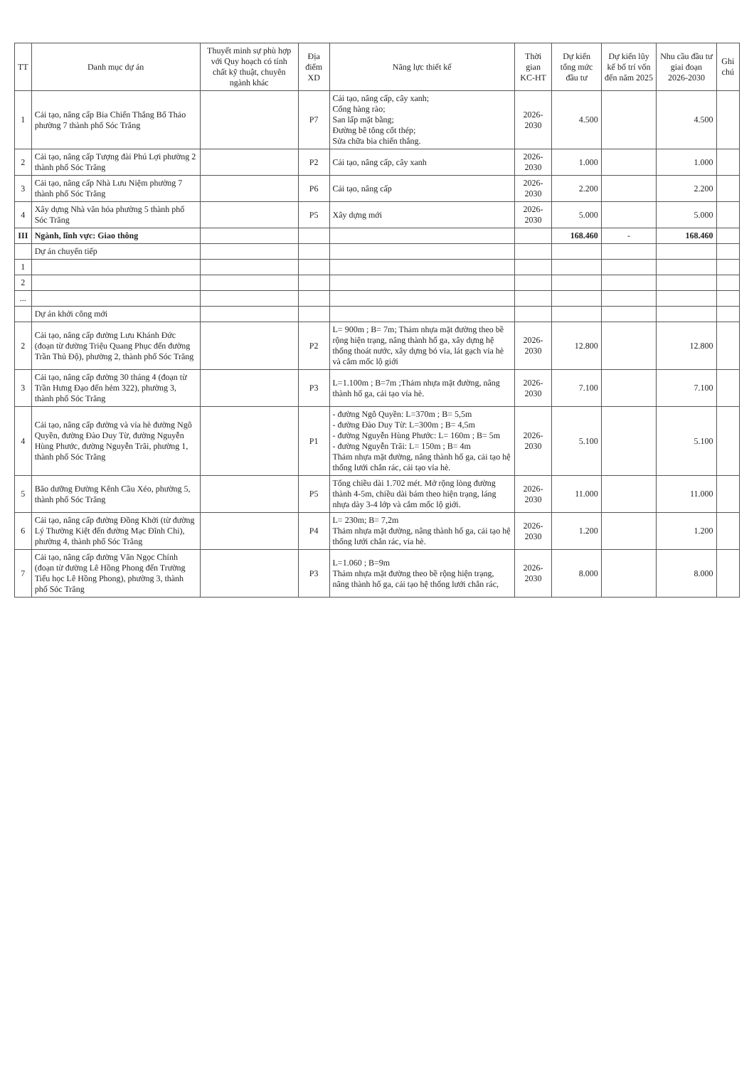| TT | Danh mục dự án | Thuyết minh sự phù hợp với Quy hoạch có tính chất kỹ thuật, chuyên ngành khác | Địa điểm XD | Năng lực thiết kế | Thời gian KC-HT | Dự kiến tổng mức đầu tư | Dự kiến lũy kế bố trí vốn đến năm 2025 | Nhu cầu đầu tư giai đoạn 2026-2030 | Ghi chú |
| --- | --- | --- | --- | --- | --- | --- | --- | --- | --- |
| 1 | Cải tạo, nâng cấp Bia Chiến Thắng Bố Thảo phường 7 thành phố Sóc Trăng | | P7 | Cải tạo, nâng cấp, cây xanh; Cổng hàng rào; San lấp mặt bằng; Đường bê tông cốt thép; Sửa chữa bia chiến thắng. | 2026-2030 | 4.500 | | 4.500 | |
| 2 | Cải tạo, nâng cấp Tượng đài Phú Lợi phường 2 thành phố Sóc Trăng | | P2 | Cải tạo, nâng cấp, cây xanh | 2026-2030 | 1.000 | | 1.000 | |
| 3 | Cải tạo, nâng cấp Nhà Lưu Niệm phường 7 thành phố Sóc Trăng | | P6 | Cải tạo, nâng cấp | 2026-2030 | 2.200 | | 2.200 | |
| 4 | Xây dựng Nhà văn hóa phường 5 thành phố Sóc Trăng | | P5 | Xây dựng mới | 2026-2030 | 5.000 | | 5.000 | |
| III | Ngành, lĩnh vực: Giao thông | | | | | 168.460 | - | 168.460 | |
| | Dự án chuyển tiếp | | | | | | | | |
| 1 | | | | | | | | | |
| 2 | | | | | | | | | |
| ... | | | | | | | | | |
| | Dự án khởi công mới | | | | | | | | |
| 2 | Cải tạo, nâng cấp đường Lưu Khánh Đức (đoạn từ đường Triệu Quang Phục đến đường Trần Thủ Độ), phường 2, thành phố Sóc Trăng | | P2 | L= 900m ; B= 7m; Thảm nhựa mặt đường theo bề rộng hiện trạng, nâng thành hố ga, xây dựng hệ thống thoát nước, xây dựng bó vỉa, lát gạch vỉa hè và cắm mốc lộ giới | 2026-2030 | 12.800 | | 12.800 | |
| 3 | Cải tạo, nâng cấp đường 30 tháng 4 (đoạn từ Trần Hưng Đạo đến hẻm 322), phường 3, thành phố Sóc Trăng | | P3 | L=1.100m ; B=7m ;Thảm nhựa mặt đường, nâng thành hố ga, cải tạo vỉa hè. | 2026-2030 | 7.100 | | 7.100 | |
| 4 | Cải tạo, nâng cấp đường và vỉa hè đường Ngô Quyền, đường Đào Duy Từ, đường Nguyễn Hùng Phước, đường Nguyễn Trãi, phường 1, thành phố Sóc Trăng | | P1 | - đường Ngô Quyền: L=370m ; B= 5,5m - đường Đào Duy Từ: L=300m ; B= 4,5m - đường Nguyễn Hùng Phước: L= 160m ; B= 5m - đường Nguyễn Trãi: L= 150m ; B= 4m Thảm nhựa mặt đường, nâng thành hố ga, cải tạo hệ thống lưới chắn rác, cải tạo vỉa hè. | 2026-2030 | 5.100 | | 5.100 | |
| 5 | Bão dưỡng Đường Kênh Cầu Xéo, phường 5, thành phố Sóc Trăng | | P5 | Tổng chiều dài 1.702 mét. Mở rộng lòng đường thành 4-5m, chiều dài bám theo hiện trạng, láng nhựa dày 3-4 lớp và cắm mốc lộ giới. | 2026-2030 | 11.000 | | 11.000 | |
| 6 | Cải tạo, nâng cấp đường Đồng Khởi (từ đường Lý Thường Kiệt đến đường Mạc Đĩnh Chi), phường 4, thành phố Sóc Trăng | | P4 | L= 230m; B= 7,2m Thảm nhựa mặt đường, nâng thành hố ga, cải tạo hệ thống lưới chắn rác, vỉa hè. | 2026-2030 | 1.200 | | 1.200 | |
| 7 | Cải tạo, nâng cấp đường Văn Ngọc Chính (đoạn từ đường Lê Hồng Phong đến Trường Tiểu học Lê Hồng Phong), phường 3, thành phố Sóc Trăng | | P3 | L=1.060 ; B=9m Thảm nhựa mặt đường theo bề rộng hiện trạng, nâng thành hố ga, cải tạo hệ thống lưới chắn rác, | 2026-2030 | 8.000 | | 8.000 | |